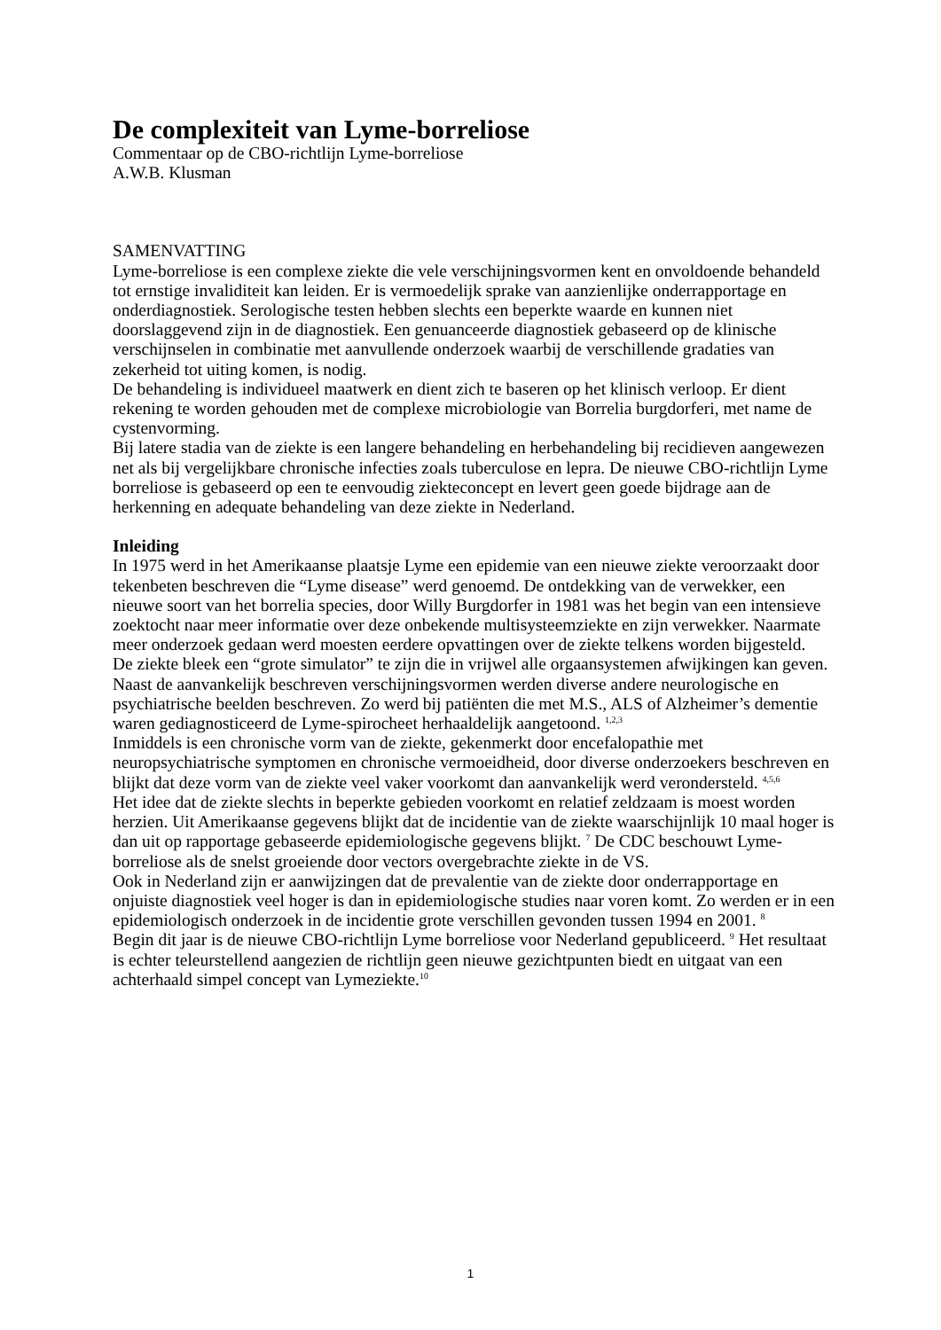De complexiteit van Lyme-borreliose
Commentaar op de CBO-richtlijn Lyme-borreliose
A.W.B. Klusman
SAMENVATTING
Lyme-borreliose is een complexe ziekte die vele verschijningsvormen kent en onvoldoende behandeld tot ernstige invaliditeit kan leiden. Er is vermoedelijk sprake van aanzienlijke onderrapportage en onderdiagnostiek. Serologische testen hebben slechts een beperkte waarde en kunnen niet doorslaggevend zijn in de diagnostiek. Een genuanceerde diagnostiek gebaseerd op de klinische verschijnselen in combinatie met aanvullende onderzoek waarbij de verschillende gradaties van zekerheid tot uiting komen, is nodig.
De behandeling is individueel maatwerk en dient zich te baseren op het klinisch verloop. Er dient rekening te worden gehouden met de complexe microbiologie van Borrelia burgdorferi, met name de cystenvorming.
Bij latere stadia van de ziekte is een langere behandeling en herbehandeling bij recidieven aangewezen net als bij vergelijkbare chronische infecties zoals tuberculose en lepra. De nieuwe CBO-richtlijn Lyme borreliose is gebaseerd op een te eenvoudig ziekteconcept en levert geen goede bijdrage aan de herkenning en adequate behandeling van deze ziekte in Nederland.
Inleiding
In 1975 werd in het Amerikaanse plaatsje Lyme een epidemie van een nieuwe ziekte veroorzaakt door tekenbeten beschreven die “Lyme disease” werd genoemd. De ontdekking van de verwekker, een nieuwe soort van het borrelia species, door Willy Burgdorfer in 1981 was het begin van een intensieve zoektocht naar meer informatie over deze onbekende multisysteemziekte en zijn verwekker. Naarmate meer onderzoek gedaan werd moesten eerdere opvattingen over de ziekte telkens worden bijgesteld.
De ziekte bleek een “grote simulator” te zijn die in vrijwel alle orgaansystemen afwijkingen kan geven. Naast de aanvankelijk beschreven verschijningsvormen werden diverse andere neurologische en psychiatrische beelden beschreven. Zo werd bij patiënten die met M.S., ALS of Alzheimer’s dementie waren gediagnosticeerd de Lyme-spirocheet herhaaldelijk aangetoond. <sup>1,2,3</sup>
Inmiddels is een chronische vorm van de ziekte, gekenmerkt door encefalopathie met neuropsychiatrische symptomen en chronische vermoeidheid, door diverse onderzoekers beschreven en blijkt dat deze vorm van de ziekte veel vaker voorkomt dan aanvankelijk werd verondersteld. <sup>4,5,6</sup>
Het idee dat de ziekte slechts in beperkte gebieden voorkomt en relatief zeldzaam is moest worden herzien. Uit Amerikaanse gegevens blijkt dat de incidentie van de ziekte waarschijnlijk 10 maal hoger is dan uit op rapportage gebaseerde epidemiologische gegevens blijkt. <sup>7</sup> De CDC beschouwt Lyme-borreliose als de snelst groeiende door vectors overgebrachte ziekte in de VS.
Ook in Nederland zijn er aanwijzingen dat de prevalentie van de ziekte door onderrapportage en onjuiste diagnostiek veel hoger is dan in epidemiologische studies naar voren komt. Zo werden er in een epidemiologisch onderzoek in de incidentie grote verschillen gevonden tussen 1994 en 2001. <sup>8</sup>
Begin dit jaar is de nieuwe CBO-richtlijn Lyme borreliose voor Nederland gepubliceerd. <sup>9</sup> Het resultaat is echter teleurstellend aangezien de richtlijn geen nieuwe gezichtpunten biedt en uitgaat van een achterhaald simpel concept van Lymeziekte.<sup>10</sup>
1